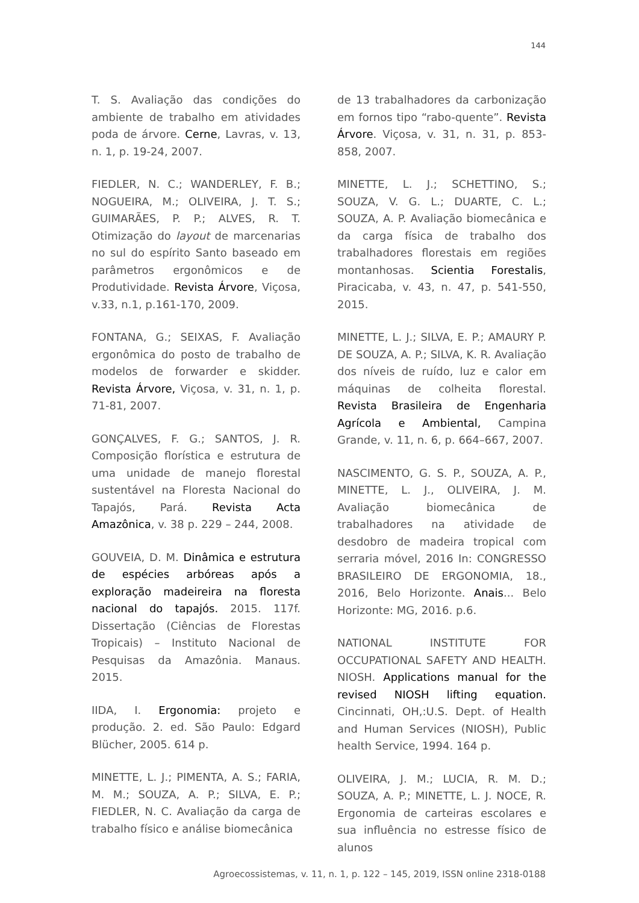144
T. S. Avaliação das condições do ambiente de trabalho em atividades poda de árvore. Cerne, Lavras, v. 13, n. 1, p. 19-24, 2007.
FIEDLER, N. C.; WANDERLEY, F. B.; NOGUEIRA, M.; OLIVEIRA, J. T. S.; GUIMARÃES, P. P.; ALVES, R. T. Otimização do layout de marcenarias no sul do espírito Santo baseado em parâmetros ergonômicos e de Produtividade. Revista Árvore, Viçosa, v.33, n.1, p.161-170, 2009.
FONTANA, G.; SEIXAS, F. Avaliação ergonômica do posto de trabalho de modelos de forwarder e skidder. Revista Árvore, Viçosa, v. 31, n. 1, p. 71-81, 2007.
GONÇALVES, F. G.; SANTOS, J. R. Composição florística e estrutura de uma unidade de manejo florestal sustentável na Floresta Nacional do Tapajós, Pará. Revista Acta Amazônica, v. 38 p. 229 – 244, 2008.
GOUVEIA, D. M. Dinâmica e estrutura de espécies arbóreas após a exploração madeireira na floresta nacional do tapajós. 2015. 117f. Dissertação (Ciências de Florestas Tropicais) – Instituto Nacional de Pesquisas da Amazônia. Manaus. 2015.
IIDA, I. Ergonomia: projeto e produção. 2. ed. São Paulo: Edgard Blücher, 2005. 614 p.
MINETTE, L. J.; PIMENTA, A. S.; FARIA, M. M.; SOUZA, A. P.; SILVA, E. P.; FIEDLER, N. C. Avaliação da carga de trabalho físico e análise biomecânica
de 13 trabalhadores da carbonização em fornos tipo “rabo-quente”. Revista Árvore. Viçosa, v. 31, n. 31, p. 853-858, 2007.
MINETTE, L. J.; SCHETTINO, S.; SOUZA, V. G. L.; DUARTE, C. L.; SOUZA, A. P. Avaliação biomecânica e da carga física de trabalho dos trabalhadores florestais em regiões montanhosas. Scientia Forestalis, Piracicaba, v. 43, n. 47, p. 541-550, 2015.
MINETTE, L. J.; SILVA, E. P.; AMAURY P. DE SOUZA, A. P.; SILVA, K. R. Avaliação dos níveis de ruído, luz e calor em máquinas de colheita florestal. Revista Brasileira de Engenharia Agrícola e Ambiental, Campina Grande, v. 11, n. 6, p. 664–667, 2007.
NASCIMENTO, G. S. P., SOUZA, A. P., MINETTE, L. J., OLIVEIRA, J. M. Avaliação biomecânica de trabalhadores na atividade de desdobro de madeira tropical com serraria móvel, 2016 In: CONGRESSO BRASILEIRO DE ERGONOMIA, 18., 2016, Belo Horizonte. Anais... Belo Horizonte: MG, 2016. p.6.
NATIONAL INSTITUTE FOR OCCUPATIONAL SAFETY AND HEALTH. NIOSH. Applications manual for the revised NIOSH lifting equation. Cincinnati, OH,:U.S. Dept. of Health and Human Services (NIOSH), Public health Service, 1994. 164 p.
OLIVEIRA, J. M.; LUCIA, R. M. D.; SOUZA, A. P.; MINETTE, L. J. NOCE, R. Ergonomia de carteiras escolares e sua influência no estresse físico de alunos
Agroecossistemas, v. 11, n. 1, p. 122 – 145, 2019, ISSN online 2318-0188